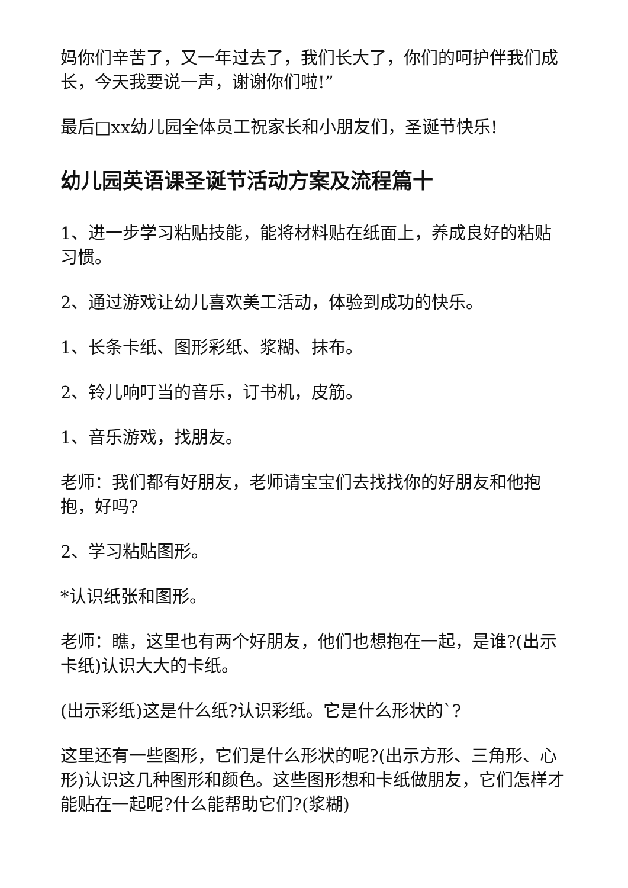妈你们辛苦了，又一年过去了，我们长大了，你们的呵护伴我们成长，今天我要说一声，谢谢你们啦!”
最后□xx幼儿园全体员工祝家长和小朋友们，圣诞节快乐!
幼儿园英语课圣诞节活动方案及流程篇十
1、进一步学习粘贴技能，能将材料贴在纸面上，养成良好的粘贴习惯。
2、通过游戏让幼儿喜欢美工活动，体验到成功的快乐。
1、长条卡纸、图形彩纸、浆糊、抹布。
2、铃儿响叮当的音乐，订书机，皮筋。
1、音乐游戏，找朋友。
老师：我们都有好朋友，老师请宝宝们去找找你的好朋友和他抱抱，好吗?
2、学习粘贴图形。
*认识纸张和图形。
老师：瞧，这里也有两个好朋友，他们也想抱在一起，是谁?(出示卡纸)认识大大的卡纸。
(出示彩纸)这是什么纸?认识彩纸。它是什么形状的`?
这里还有一些图形，它们是什么形状的呢?(出示方形、三角形、心形)认识这几种图形和颜色。这些图形想和卡纸做朋友，它们怎样才能贴在一起呢?什么能帮助它们?(浆糊)